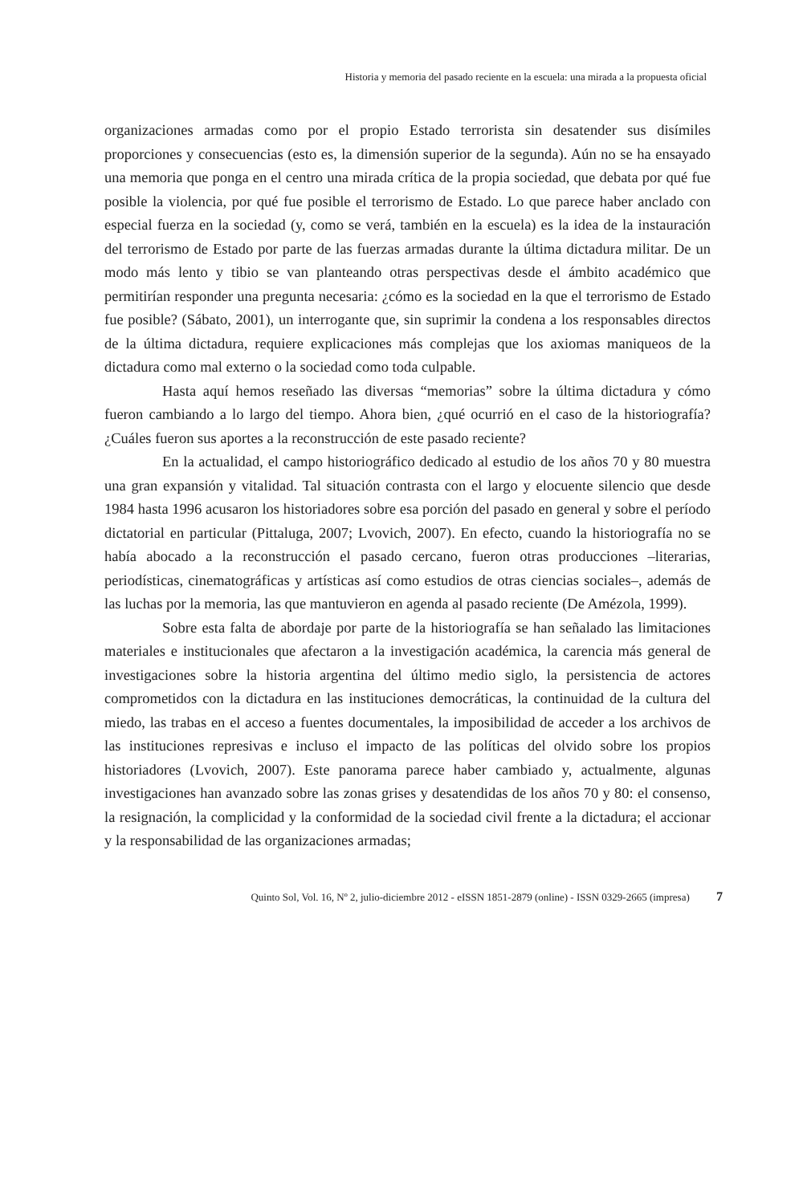Historia y memoria del pasado reciente en la escuela: una mirada a la propuesta oficial
organizaciones armadas como por el propio Estado terrorista sin desatender sus disímiles proporciones y consecuencias (esto es, la dimensión superior de la segunda). Aún no se ha ensayado una memoria que ponga en el centro una mirada crítica de la propia sociedad, que debata por qué fue posible la violencia, por qué fue posible el terrorismo de Estado. Lo que parece haber anclado con especial fuerza en la sociedad (y, como se verá, también en la escuela) es la idea de la instauración del terrorismo de Estado por parte de las fuerzas armadas durante la última dictadura militar. De un modo más lento y tibio se van planteando otras perspectivas desde el ámbito académico que permitirían responder una pregunta necesaria: ¿cómo es la sociedad en la que el terrorismo de Estado fue posible? (Sábato, 2001), un interrogante que, sin suprimir la condena a los responsables directos de la última dictadura, requiere explicaciones más complejas que los axiomas maniqueos de la dictadura como mal externo o la sociedad como toda culpable.
Hasta aquí hemos reseñado las diversas “memorias” sobre la última dictadura y cómo fueron cambiando a lo largo del tiempo. Ahora bien, ¿qué ocurrió en el caso de la historiografía? ¿Cuáles fueron sus aportes a la reconstrucción de este pasado reciente?
En la actualidad, el campo historiográfico dedicado al estudio de los años 70 y 80 muestra una gran expansión y vitalidad. Tal situación contrasta con el largo y elocuente silencio que desde 1984 hasta 1996 acusaron los historiadores sobre esa porción del pasado en general y sobre el período dictatorial en particular (Pittaluga, 2007; Lvovich, 2007). En efecto, cuando la historiografía no se había abocado a la reconstrucción el pasado cercano, fueron otras producciones –literarias, periodísticas, cinematográficas y artísticas así como estudios de otras ciencias sociales–, además de las luchas por la memoria, las que mantuvieron en agenda al pasado reciente (De Amézola, 1999).
Sobre esta falta de abordaje por parte de la historiografía se han señalado las limitaciones materiales e institucionales que afectaron a la investigación académica, la carencia más general de investigaciones sobre la historia argentina del último medio siglo, la persistencia de actores comprometidos con la dictadura en las instituciones democráticas, la continuidad de la cultura del miedo, las trabas en el acceso a fuentes documentales, la imposibilidad de acceder a los archivos de las instituciones represivas e incluso el impacto de las políticas del olvido sobre los propios historiadores (Lvovich, 2007). Este panorama parece haber cambiado y, actualmente, algunas investigaciones han avanzado sobre las zonas grises y desatendidas de los años 70 y 80: el consenso, la resignación, la complicidad y la conformidad de la sociedad civil frente a la dictadura; el accionar y la responsabilidad de las organizaciones armadas;
Quinto Sol, Vol. 16, Nº 2, julio-diciembre 2012 - eISSN 1851-2879 (online) - ISSN 0329-2665 (impresa) 7